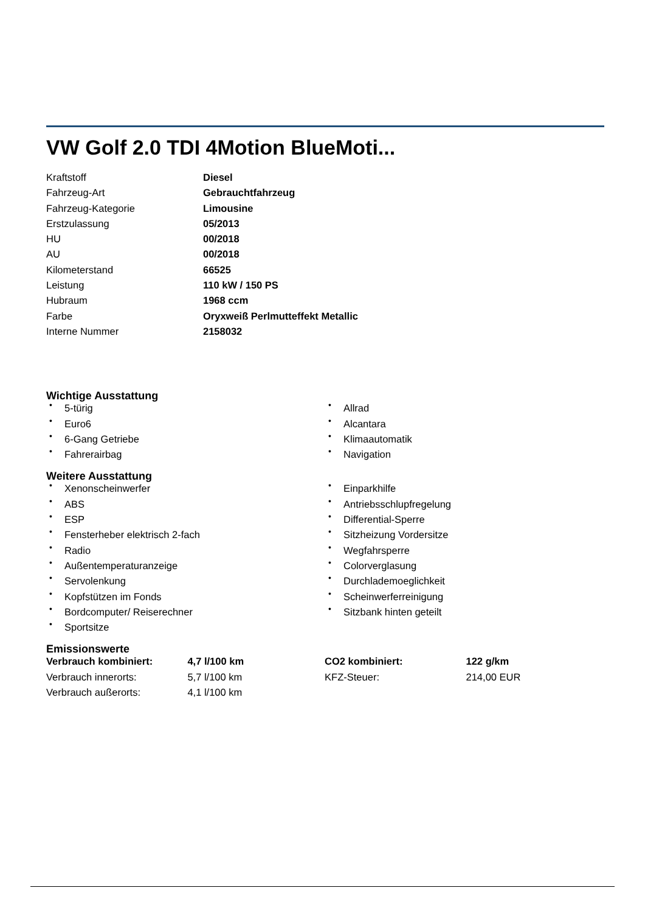VW Golf 2.0 TDI 4Motion BlueMoti...
| Kraftstoff | Diesel |
| Fahrzeug-Art | Gebrauchtfahrzeug |
| Fahrzeug-Kategorie | Limousine |
| Erstzulassung | 05/2013 |
| HU | 00/2018 |
| AU | 00/2018 |
| Kilometerstand | 66525 |
| Leistung | 110 kW / 150 PS |
| Hubraum | 1968 ccm |
| Farbe | Oryxweiß Perlmutteffekt Metallic |
| Interne Nummer | 2158032 |
Wichtige Ausstattung
• 5-türig
• Euro6
• 6-Gang Getriebe
• Fahrerairbag
• Allrad
• Alcantara
• Klimaautomatik
• Navigation
Weitere Ausstattung
• Xenonscheinwerfer
• ABS
• ESP
• Fensterheber elektrisch 2-fach
• Radio
• Außentemperaturanzeige
• Servolenkung
• Kopfstützen im Fonds
• Bordcomputer/ Reiserechner
• Sportsitze
• Einparkhilfe
• Antriebsschlupfregelung
• Differential-Sperre
• Sitzheizung Vordersitze
• Wegfahrsperre
• Colorverglasung
• Durchlademoeglichkeit
• Scheinwerferreinigung
• Sitzbank hinten geteilt
Emissionswerte
| Verbrauch kombiniert: | 4,7 l/100 km | CO2 kombiniert: | 122 g/km |
| Verbrauch innerorts: | 5,7 l/100 km | KFZ-Steuer: | 214,00 EUR |
| Verbrauch außerorts: | 4,1 l/100 km | | |